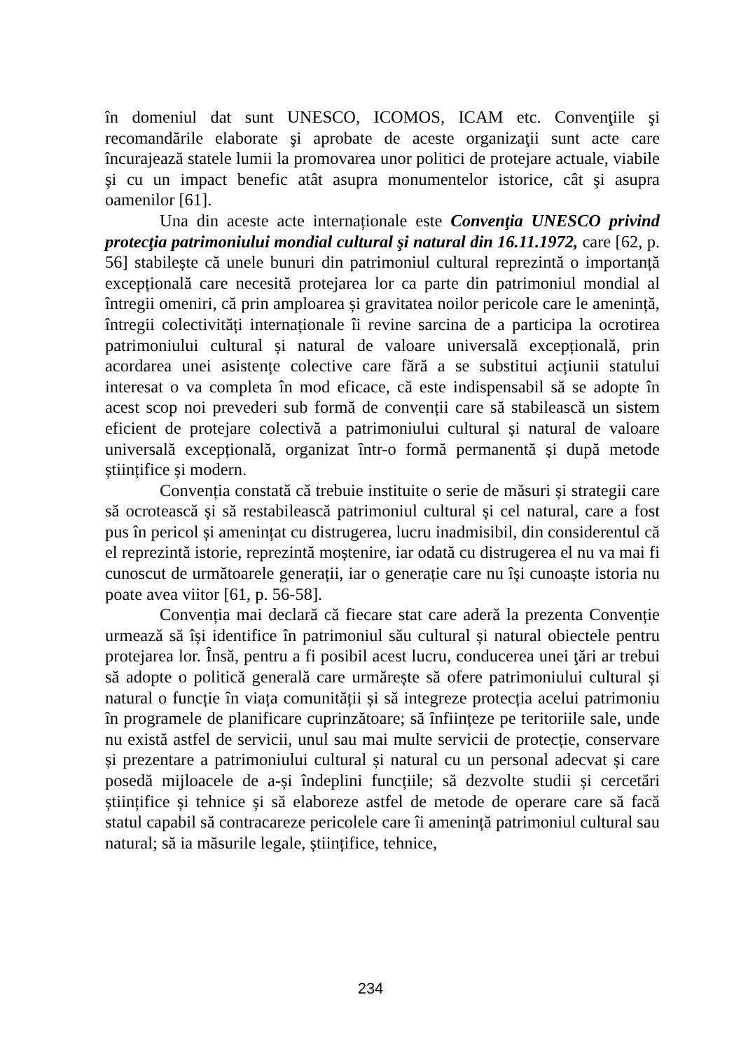în domeniul dat sunt UNESCO, ICOMOS, ICAM etc. Convenţiile şi recomandările elaborate şi aprobate de aceste organizaţii sunt acte care încurajează statele lumii la promovarea unor politici de protejare actuale, viabile şi cu un impact benefic atât asupra monumentelor istorice, cât şi asupra oamenilor [61].
Una din aceste acte internaționale este Convenţia UNESCO privind protecţia patrimoniului mondial cultural şi natural din 16.11.1972, care [62, p. 56] stabilește că unele bunuri din patrimoniul cultural reprezintă o importanță excepțională care necesită protejarea lor ca parte din patrimoniul mondial al întregii omeniri, că prin amploarea și gravitatea noilor pericole care le amenință, întregii colectivități internaționale îi revine sarcina de a participa la ocrotirea patrimoniului cultural și natural de valoare universală excepțională, prin acordarea unei asistențe colective care fără a se substitui acțiunii statului interesat o va completa în mod eficace, că este indispensabil să se adopte în acest scop noi prevederi sub formă de convenții care să stabilească un sistem eficient de protejare colectivă a patrimoniului cultural și natural de valoare universală excepțională, organizat într-o formă permanentă și după metode științifice și modern.
Convenția constată că trebuie instituite o serie de măsuri și strategii care să ocrotească și să restabilească patrimoniul cultural și cel natural, care a fost pus în pericol și amenințat cu distrugerea, lucru inadmisibil, din considerentul că el reprezintă istorie, reprezintă moștenire, iar odată cu distrugerea el nu va mai fi cunoscut de următoarele generații, iar o generație care nu își cunoaște istoria nu poate avea viitor [61, p. 56-58].
Convenția mai declară că fiecare stat care aderă la prezenta Convenție urmează să își identifice în patrimoniul său cultural și natural obiectele pentru protejarea lor. Însă, pentru a fi posibil acest lucru, conducerea unei ţări ar trebui să adopte o politică generală care urmărește să ofere patrimoniului cultural și natural o funcție în viața comunității și să integreze protecția acelui patrimoniu în programele de planificare cuprinzătoare; să înființeze pe teritoriile sale, unde nu există astfel de servicii, unul sau mai multe servicii de protecție, conservare și prezentare a patrimoniului cultural și natural cu un personal adecvat și care posedă mijloacele de a-și îndeplini funcțiile; să dezvolte studii și cercetări științifice și tehnice și să elaboreze astfel de metode de operare care să facă statul capabil să contracareze pericolele care îi amenință patrimoniul cultural sau natural; să ia măsurile legale, științifice, tehnice,
234